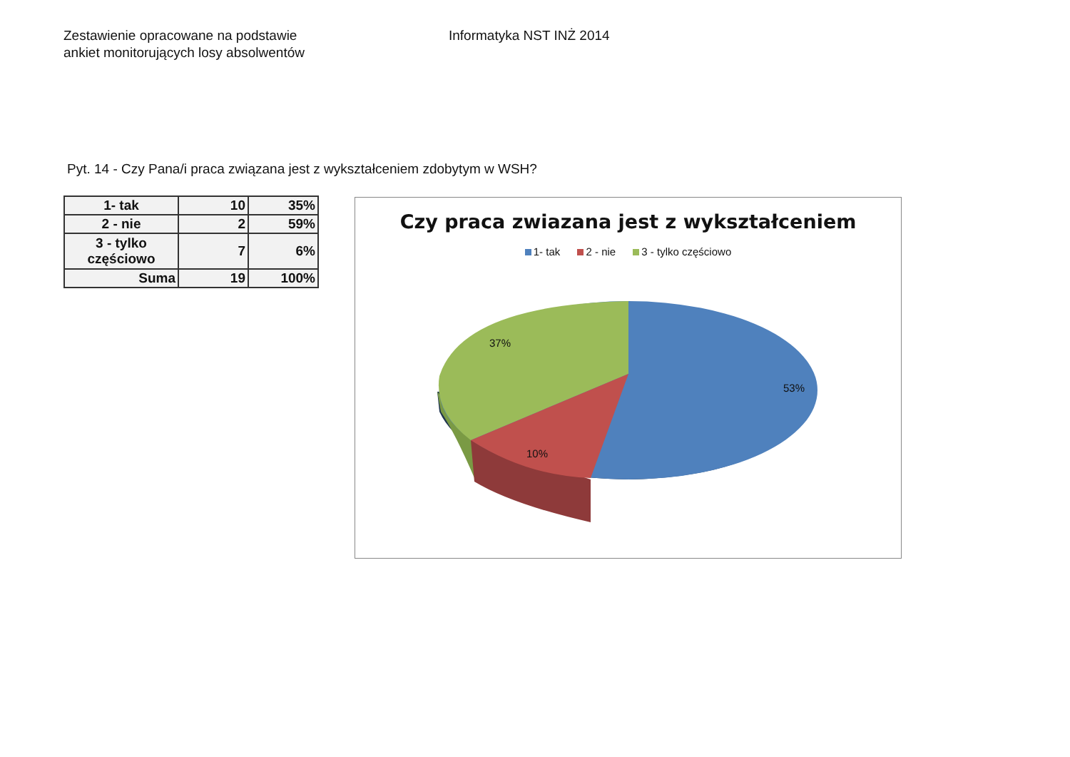Zestawienie opracowane na podstawie
ankiet monitorujących losy absolwentów
Informatyka NST INŻ 2014
Pyt. 14 - Czy Pana/i praca związana jest z wykształceniem zdobytym w WSH?
| 1- tak | 10 | 35% |
| 2 - nie | 2 | 59% |
| 3 - tylko częściowo | 7 | 6% |
| Suma | 19 | 100% |
Czy praca zwiazana jest z wykształceniem
1- tak 2 - nie 3 - tylko częściowo
37%
53%
10%